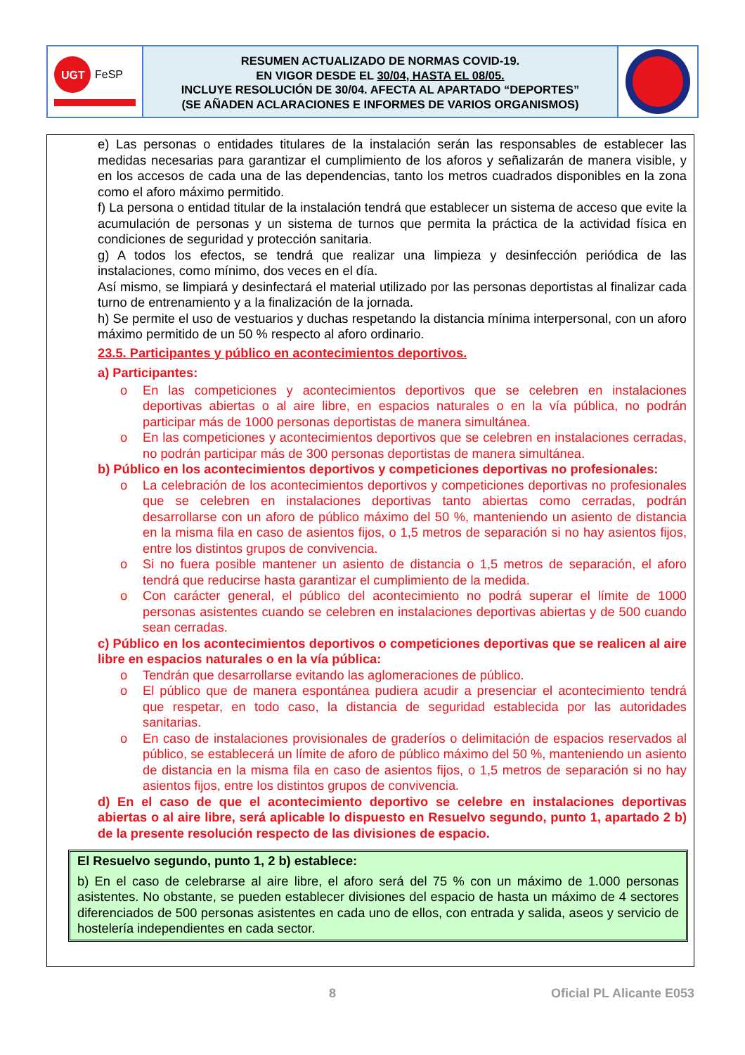UGT
FeSP
RESUMEN ACTUALIZADO DE NORMAS COVID-19.
EN VIGOR DESDE EL 30/04, HASTA EL 08/05.
INCLUYE RESOLUCIÓN DE 30/04. AFECTA AL APARTADO “DEPORTES”
(SE AÑADEN ACLARACIONES E INFORMES DE VARIOS ORGANISMOS)
e) Las personas o entidades titulares de la instalación serán las responsables de establecer las medidas necesarias para garantizar el cumplimiento de los aforos y señalizarán de manera visible, y en los accesos de cada una de las dependencias, tanto los metros cuadrados disponibles en la zona como el aforo máximo permitido.
f) La persona o entidad titular de la instalación tendrá que establecer un sistema de acceso que evite la acumulación de personas y un sistema de turnos que permita la práctica de la actividad física en condiciones de seguridad y protección sanitaria.
g) A todos los efectos, se tendrá que realizar una limpieza y desinfección periódica de las instalaciones, como mínimo, dos veces en el día.
Así mismo, se limpiará y desinfectará el material utilizado por las personas deportistas al finalizar cada turno de entrenamiento y a la finalización de la jornada.
h) Se permite el uso de vestuarios y duchas respetando la distancia mínima interpersonal, con un aforo máximo permitido de un 50 % respecto al aforo ordinario.
23.5. Participantes y público en acontecimientos deportivos.
a) Participantes:
o En las competiciones y acontecimientos deportivos que se celebren en instalaciones deportivas abiertas o al aire libre, en espacios naturales o en la vía pública, no podrán participar más de 1000 personas deportistas de manera simultánea.
o En las competiciones y acontecimientos deportivos que se celebren en instalaciones cerradas, no podrán participar más de 300 personas deportistas de manera simultánea.
b) Público en los acontecimientos deportivos y competiciones deportivas no profesionales:
o La celebración de los acontecimientos deportivos y competiciones deportivas no profesionales que se celebren en instalaciones deportivas tanto abiertas como cerradas, podrán desarrollarse con un aforo de público máximo del 50 %, manteniendo un asiento de distancia en la misma fila en caso de asientos fijos, o 1,5 metros de separación si no hay asientos fijos, entre los distintos grupos de convivencia.
o Si no fuera posible mantener un asiento de distancia o 1,5 metros de separación, el aforo tendrá que reducirse hasta garantizar el cumplimiento de la medida.
o Con carácter general, el público del acontecimiento no podrá superar el límite de 1000 personas asistentes cuando se celebren en instalaciones deportivas abiertas y de 500 cuando sean cerradas.
c) Público en los acontecimientos deportivos o competiciones deportivas que se realicen al aire libre en espacios naturales o en la vía pública:
o Tendrán que desarrollarse evitando las aglomeraciones de público.
o El público que de manera espontánea pudiera acudir a presenciar el acontecimiento tendrá que respetar, en todo caso, la distancia de seguridad establecida por las autoridades sanitarias.
o En caso de instalaciones provisionales de graderíos o delimitación de espacios reservados al público, se establecerá un límite de aforo de público máximo del 50 %, manteniendo un asiento de distancia en la misma fila en caso de asientos fijos, o 1,5 metros de separación si no hay asientos fijos, entre los distintos grupos de convivencia.
d) En el caso de que el acontecimiento deportivo se celebre en instalaciones deportivas abiertas o al aire libre, será aplicable lo dispuesto en Resuelvo segundo, punto 1, apartado 2 b) de la presente resolución respecto de las divisiones de espacio.
El Resuelvo segundo, punto 1, 2 b) establece:
b) En el caso de celebrarse al aire libre, el aforo será del 75 % con un máximo de 1.000 personas asistentes. No obstante, se pueden establecer divisiones del espacio de hasta un máximo de 4 sectores diferenciados de 500 personas asistentes en cada uno de ellos, con entrada y salida, aseos y servicio de hostelería independientes en cada sector.
8 Oficial PL Alicante E053